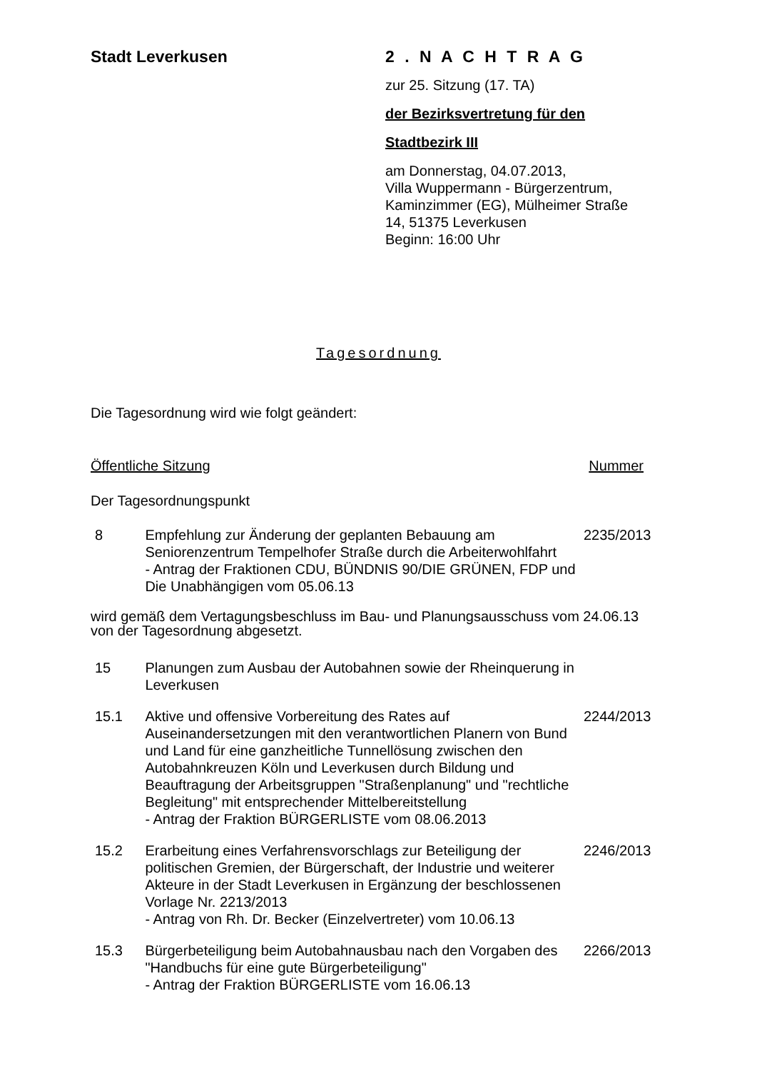Stadt Leverkusen 2 . N A C H T R A G
zur 25. Sitzung (17. TA)
der Bezirksvertretung für den
Stadtbezirk III
am Donnerstag, 04.07.2013,
Villa Wuppermann - Bürgerzentrum,
Kaminzimmer (EG), Mülheimer Straße
14, 51375 Leverkusen
Beginn: 16:00 Uhr
Tagesordnung
Die Tagesordnung wird wie folgt geändert:
Öffentliche Sitzung Nummer
Der Tagesordnungspunkt
8 Empfehlung zur Änderung der geplanten Bebauung am Seniorenzentrum Tempelhofer Straße durch die Arbeiterwohlfahrt
- Antrag der Fraktionen CDU, BÜNDNIS 90/DIE GRÜNEN, FDP und Die Unabhängigen vom 05.06.13
2235/2013
wird gemäß dem Vertagungsbeschluss im Bau- und Planungsausschuss vom 24.06.13 von der Tagesordnung abgesetzt.
15 Planungen zum Ausbau der Autobahnen sowie der Rheinquerung in Leverkusen
15.1 Aktive und offensive Vorbereitung des Rates auf Auseinandersetzungen mit den verantwortlichen Planern von Bund und Land für eine ganzheitliche Tunnellösung zwischen den Autobahnkreuzen Köln und Leverkusen durch Bildung und Beauftragung der Arbeitsgruppen "Straßenplanung" und "rechtliche Begleitung" mit entsprechender Mittelbereitstellung
- Antrag der Fraktion BÜRGERLISTE vom 08.06.2013
2244/2013
15.2 Erarbeitung eines Verfahrensvorschlags zur Beteiligung der politischen Gremien, der Bürgerschaft, der Industrie und weiterer Akteure in der Stadt Leverkusen in Ergänzung der beschlossenen Vorlage Nr. 2213/2013
- Antrag von Rh. Dr. Becker (Einzelvertreter) vom 10.06.13
2246/2013
15.3 Bürgerbeteiligung beim Autobahnausbau nach den Vorgaben des "Handbuchs für eine gute Bürgerbeteiligung"
- Antrag der Fraktion BÜRGERLISTE vom 16.06.13
2266/2013